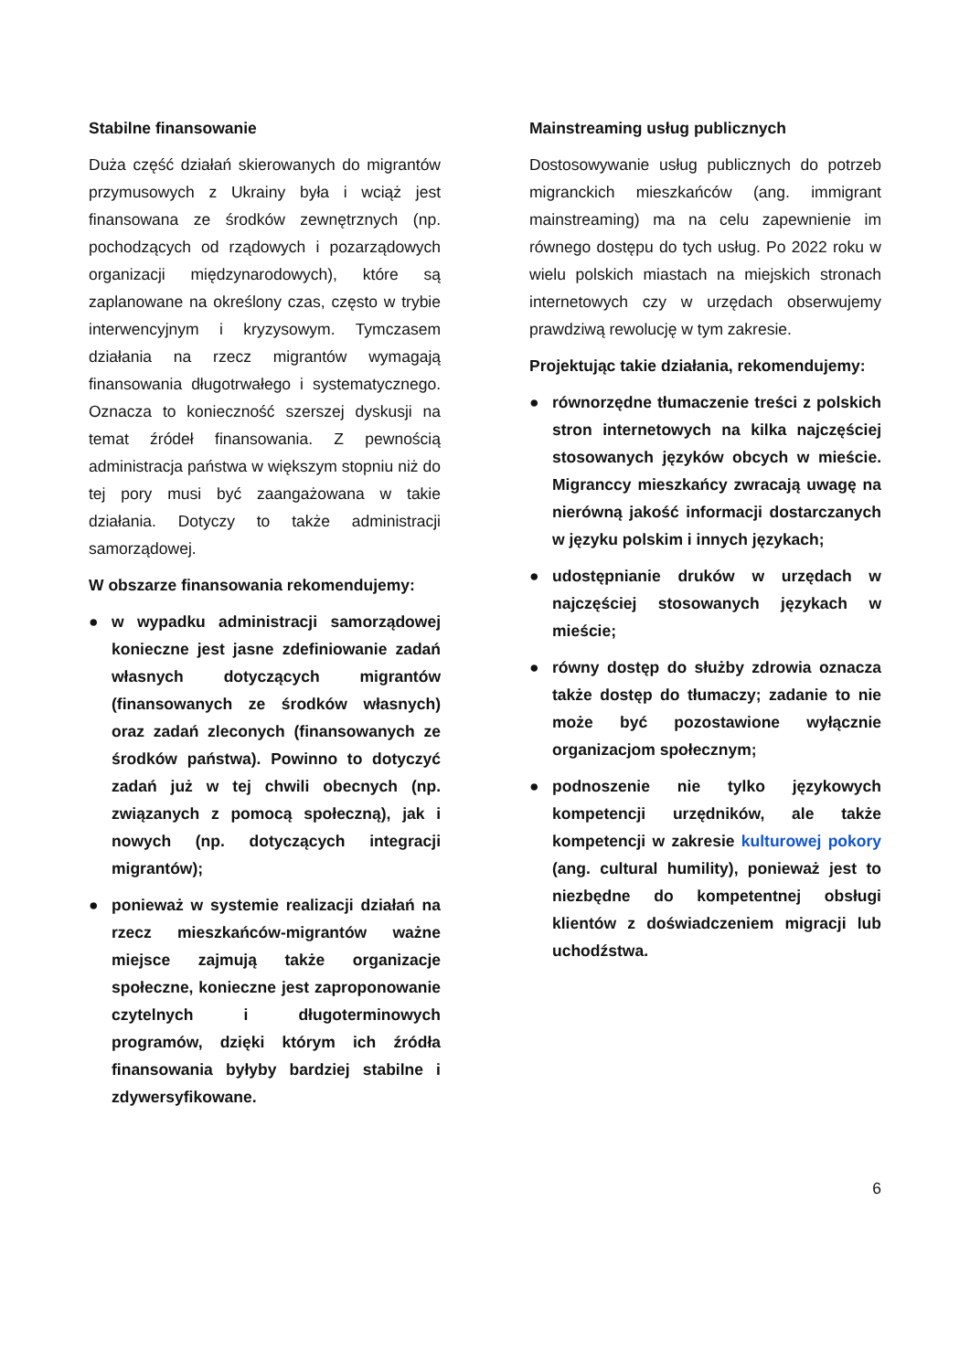Stabilne finansowanie
Duża część działań skierowanych do migrantów przymusowych z Ukrainy była i wciąż jest finansowana ze środków zewnętrznych (np. pochodzących od rządowych i pozarządowych organizacji międzynarodowych), które są zaplanowane na określony czas, często w trybie interwencyjnym i kryzysowym. Tymczasem działania na rzecz migrantów wymagają finansowania długotrwałego i systematycznego. Oznacza to konieczność szerszej dyskusji na temat źródeł finansowania. Z pewnością administracja państwa w większym stopniu niż do tej pory musi być zaangażowana w takie działania. Dotyczy to także administracji samorządowej.
W obszarze finansowania rekomendujemy:
● w wypadku administracji samorządowej konieczne jest jasne zdefiniowanie zadań własnych dotyczących migrantów (finansowanych ze środków własnych) oraz zadań zleconych (finansowanych ze środków państwa). Powinno to dotyczyć zadań już w tej chwili obecnych (np. związanych z pomocą społeczną), jak i nowych (np. dotyczących integracji migrantów);
● ponieważ w systemie realizacji działań na rzecz mieszkańców-migrantów ważne miejsce zajmują także organizacje społeczne, konieczne jest zaproponowanie czytelnych i długoterminowych programów, dzięki którym ich źródła finansowania byłyby bardziej stabilne i zdywersyfikowane.
Mainstreaming usług publicznych
Dostosowywanie usług publicznych do potrzeb migranckich mieszkańców (ang. immigrant mainstreaming) ma na celu zapewnienie im równego dostępu do tych usług. Po 2022 roku w wielu polskich miastach na miejskich stronach internetowych czy w urzędach obserwujemy prawdziwą rewolucję w tym zakresie.
Projektując takie działania, rekomendujemy:
● równorzędne tłumaczenie treści z polskich stron internetowych na kilka najczęściej stosowanych języków obcych w mieście. Migranccy mieszkańcy zwracają uwagę na nierówną jakość informacji dostarczanych w języku polskim i innych językach;
● udostępnianie druków w urzędach w najczęściej stosowanych językach w mieście;
● równy dostęp do służby zdrowia oznacza także dostęp do tłumaczy; zadanie to nie może być pozostawione wyłącznie organizacjom społecznym;
● podnoszenie nie tylko językowych kompetencji urzędników, ale także kompetencji w zakresie kulturowej pokory (ang. cultural humility), ponieważ jest to niezbędne do kompetentnej obsługi klientów z doświadczeniem migracji lub uchodźstwa.
6